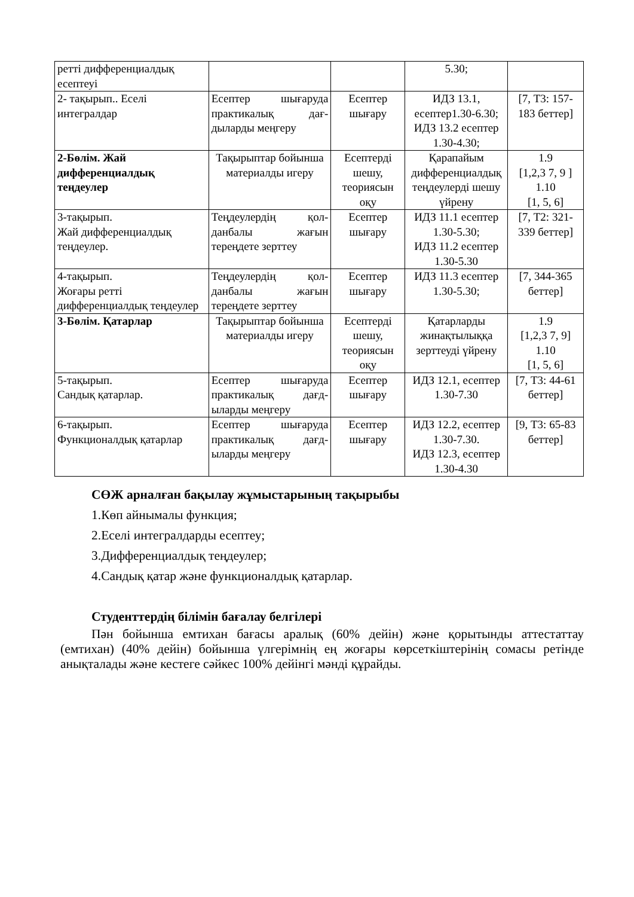| ретті дифференциалдық есептеуі | | | 5.30; | |
| 2- тақырып.. Еселі интегралдар | Есептер шығаруда практикалық дағ-дыларды меңгеру | Есептер шығару | ИДЗ 13.1, есептер1.30-6.30; ИДЗ 13.2 есептер 1.30-4.30; | [7, Т3: 157-183 беттер] |
| 2-Бөлім. Жай дифференциалдық теңдеулер | Тақырыптар бойынша материалды игеру | Есептерді шешу, теориясын оқу | Қарапайым дифференциалдық теңдеулерді шешу үйрену | 1.9 [1,2,3 7, 9 ] 1.10 [1, 5, 6] |
| 3-тақырып. Жай дифференциалдық теңдеулер. | Теңдеулердің қол-данбалы жағын тереңдете зерттеу | Есептер шығару | ИДЗ 11.1 есептер 1.30-5.30; ИДЗ 11.2 есептер 1.30-5.30 | [7, Т2: 321-339 беттер] |
| 4-тақырып. Жоғары ретті дифференциалдық теңдеулер | Теңдеулердің қол-данбалы жағын тереңдете зерттеу | Есептер шығару | ИДЗ 11.3 есептер 1.30-5.30; | [7, 344-365 беттер] |
| 3-Бөлім. Қатарлар | Тақырыптар бойынша материалды игеру | Есептерді шешу, теориясын оқу | Қатарларды жинақтылыққа зерттеуді үйрену | 1.9 [1,2,3 7, 9] 1.10 [1, 5, 6] |
| 5-тақырып. Сандық қатарлар. | Есептер шығаруда практикалық дағд-ыларды меңгеру | Есептер шығару | ИДЗ 12.1, есептер 1.30-7.30 | [7, Т3: 44-61 беттер] |
| 6-тақырып. Функционалдық қатарлар | Есептер шығаруда практикалық дағд-ыларды меңгеру | Есептер шығару | ИДЗ 12.2, есептер 1.30-7.30. ИДЗ 12.3, есептер 1.30-4.30 | [9, Т3: 65-83 беттер] |
СӨЖ арналған бақылау жұмыстарының тақырыбы
1.Көп айнымалы функция;
2.Еселі интегралдарды есептеу;
3.Дифференциалдық теңдеулер;
4.Сандық қатар және функционалдық қатарлар.
Студенттердің білімін бағалау белгілері
Пән бойынша емтихан бағасы аралық (60% дейін) және қорытынды аттестаттау (емтихан) (40% дейін) бойынша үлгерімнің ең жоғары көрсеткіштерінің сомасы ретінде анықталады және кестеге сәйкес 100% дейінгі мәнді құрайды.